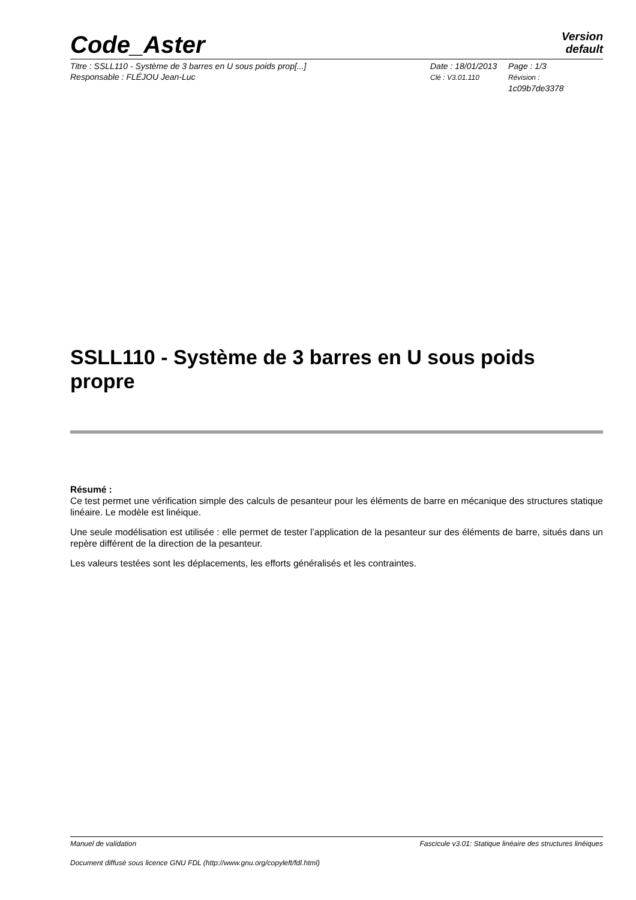Code_Aster
Version
default
Titre : SSLL110 - Système de 3 barres en U sous poids prop[...]
Responsable : FLÉJOU Jean-Luc
Date : 18/01/2013
Clé : V3.01.110
Page : 1/3
Révision :
1c09b7de3378
SSLL110 - Système de 3 barres en U sous poids propre
Résumé :
Ce test permet une vérification simple des calculs de pesanteur pour les éléments de barre en mécanique des structures statique linéaire. Le modèle est linéique.
Une seule modélisation est utilisée : elle permet de tester l’application de la pesanteur sur des éléments de barre, situés dans un repère différent de la direction de la pesanteur.
Les valeurs testées sont les déplacements, les efforts généralisés et les contraintes.
Manuel de validation Fascicule v3.01: Statique linéaire des structures linéiques
Document diffusé sous licence GNU FDL (http://www.gnu.org/copyleft/fdl.html)